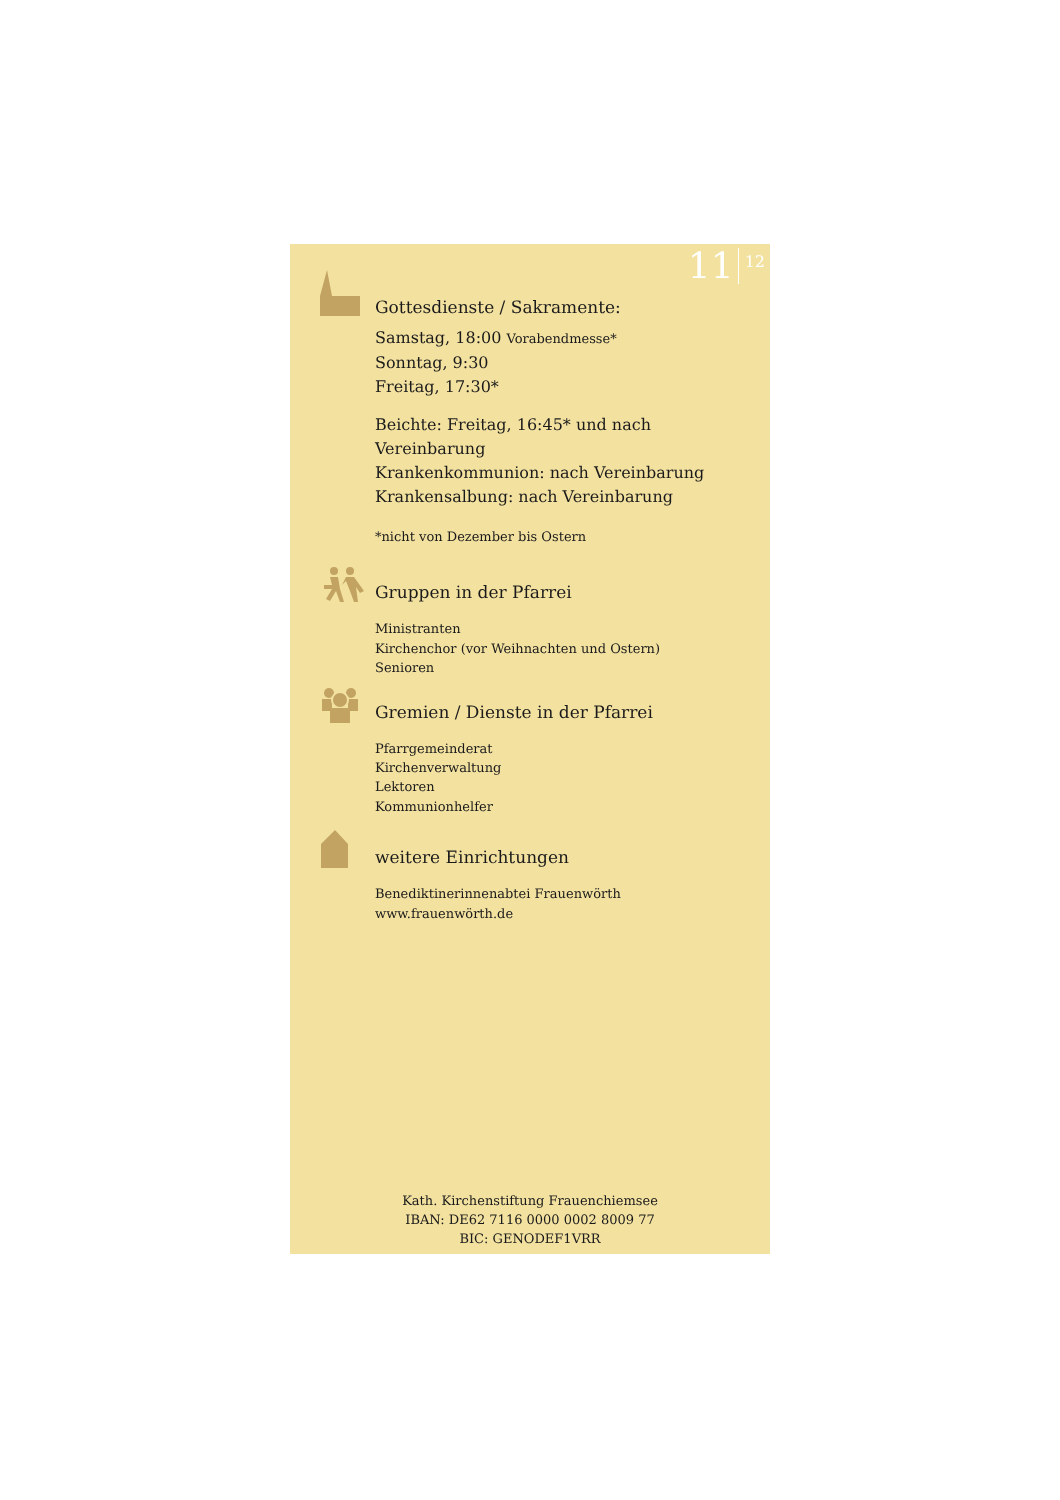11 12
Gottesdienste / Sakramente:
Samstag, 18:00 Vorabendmesse*
Sonntag, 9:30
Freitag, 17:30*
Beichte: Freitag, 16:45* und nach Vereinbarung
Krankenkommunion: nach Vereinbarung
Krankensalbung: nach Vereinbarung
*nicht von Dezember bis Ostern
Gruppen in der Pfarrei
Ministranten
Kirchenchor (vor Weihnachten und Ostern)
Senioren
Gremien / Dienste in der Pfarrei
Pfarrgemeinderat
Kirchenverwaltung
Lektoren
Kommunionhelfer
weitere Einrichtungen
Benediktinerinnenabtei Frauenwörth
www.frauenwörth.de
Kath. Kirchenstiftung Frauenchiemsee
IBAN: DE62 7116 0000 0002 8009 77
BIC: GENODEF1VRR